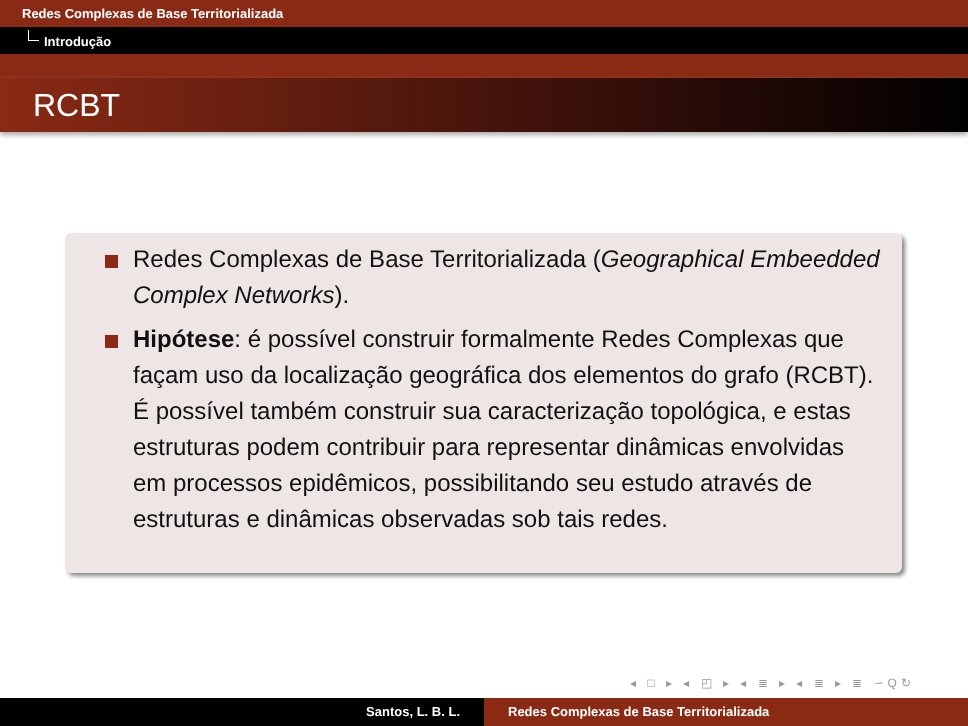Redes Complexas de Base Territorializada
Introdução
RCBT
Redes Complexas de Base Territorializada (Geographical Embeedded Complex Networks).
Hipótese: é possível construir formalmente Redes Complexas que façam uso da localização geográfica dos elementos do grafo (RCBT). É possível também construir sua caracterização topológica, e estas estruturas podem contribuir para representar dinâmicas envolvidas em processos epidêmicos, possibilitando seu estudo através de estruturas e dinâmicas observadas sob tais redes.
◂ □ ▸ ◂ ◰ ▸ ◂ ≣ ▸ ◂ ≣ ▸ ≣ ∽Q↻
Santos, L. B. L. Redes Complexas de Base Territorializada